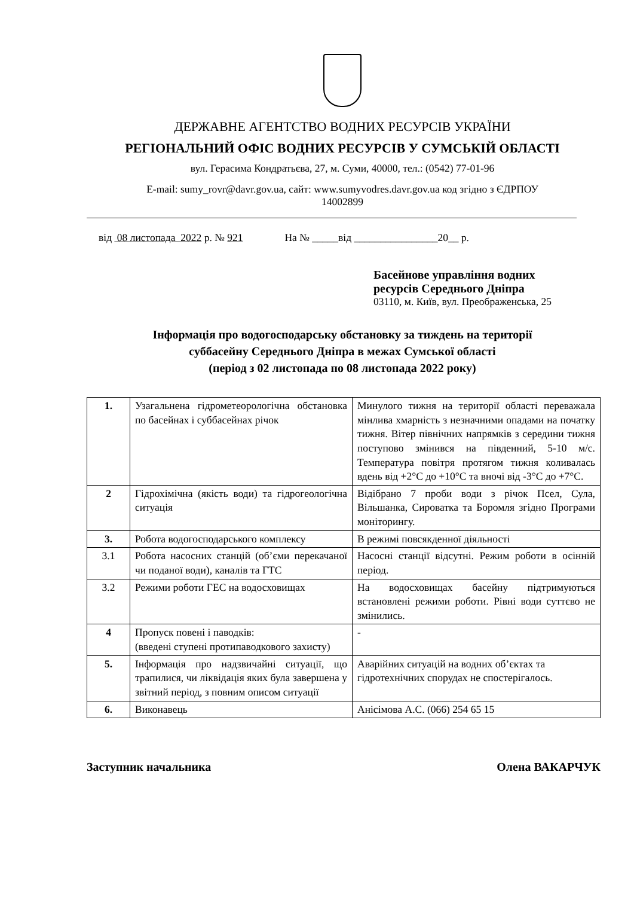ДЕРЖАВНЕ АГЕНТСТВО ВОДНИХ РЕСУРСІВ УКРАЇНИ
РЕГІОНАЛЬНИЙ ОФІС ВОДНИХ РЕСУРСІВ У СУМСЬКІЙ ОБЛАСТІ
вул. Герасима Кондратьєва, 27, м. Суми, 40000, тел.: (0542) 77-01-96
E-mail: sumy_rovr@davr.gov.ua, сайт: www.sumyvodres.davr.gov.ua код згідно з ЄДРПОУ
14002899
від 08 листопада 2022 р. № 921 На № _____від ________________20__ р.
Басейнове управління водних
ресурсів Середнього Дніпра
03110, м. Київ, вул. Преображенська, 25
Інформація про водогосподарську обстановку за тиждень на території
суббасейну Середнього Дніпра в межах Сумської області
(період з 02 листопада по 08 листопада 2022 року)
| 1. | Узагальнена гідрометеорологічна обстановка по басейнах і суббасейнах річок | Минулого тижня на території області переважала мінлива хмарність з незначними опадами на початку тижня. Вітер північних напрямків з середини тижня поступово змінився на південний, 5-10 м/с. Температура повітря протягом тижня коливалась вдень від +2°С до +10°С та вночі від -3°С до +7°С. |
| 2 | Гідрохімічна (якість води) та гідрогеологічна ситуація | Відібрано 7 проби води з річок Псел, Сула, Вільшанка, Сироватка та Боромля згідно Програми моніторингу. |
| 3. | Робота водогосподарського комплексу | В режимі повсякденної діяльності |
| 3.1 | Робота насосних станцій (об’єми перекачаної чи поданої води), каналів та ГТС | Насосні станції відсутні. Режим роботи в осінній період. |
| 3.2 | Режими роботи ГЕС на водосховищах | На водосховищах басейну підтримуються встановлені режими роботи. Рівні води суттєво не змінились. |
| 4 | Пропуск повені і паводків: (введені ступені протипаводкового захисту) | - |
| 5. | Інформація про надзвичайні ситуації, що трапилися, чи ліквідація яких була завершена у звітний період, з повним описом ситуації | Аварійних ситуацій на водних об’єктах та гідротехнічних спорудах не спостерігалось. |
| 6. | Виконавець | Анісімова А.С. (066) 254 65 15 |
Заступник начальника Олена ВАКАРЧУК